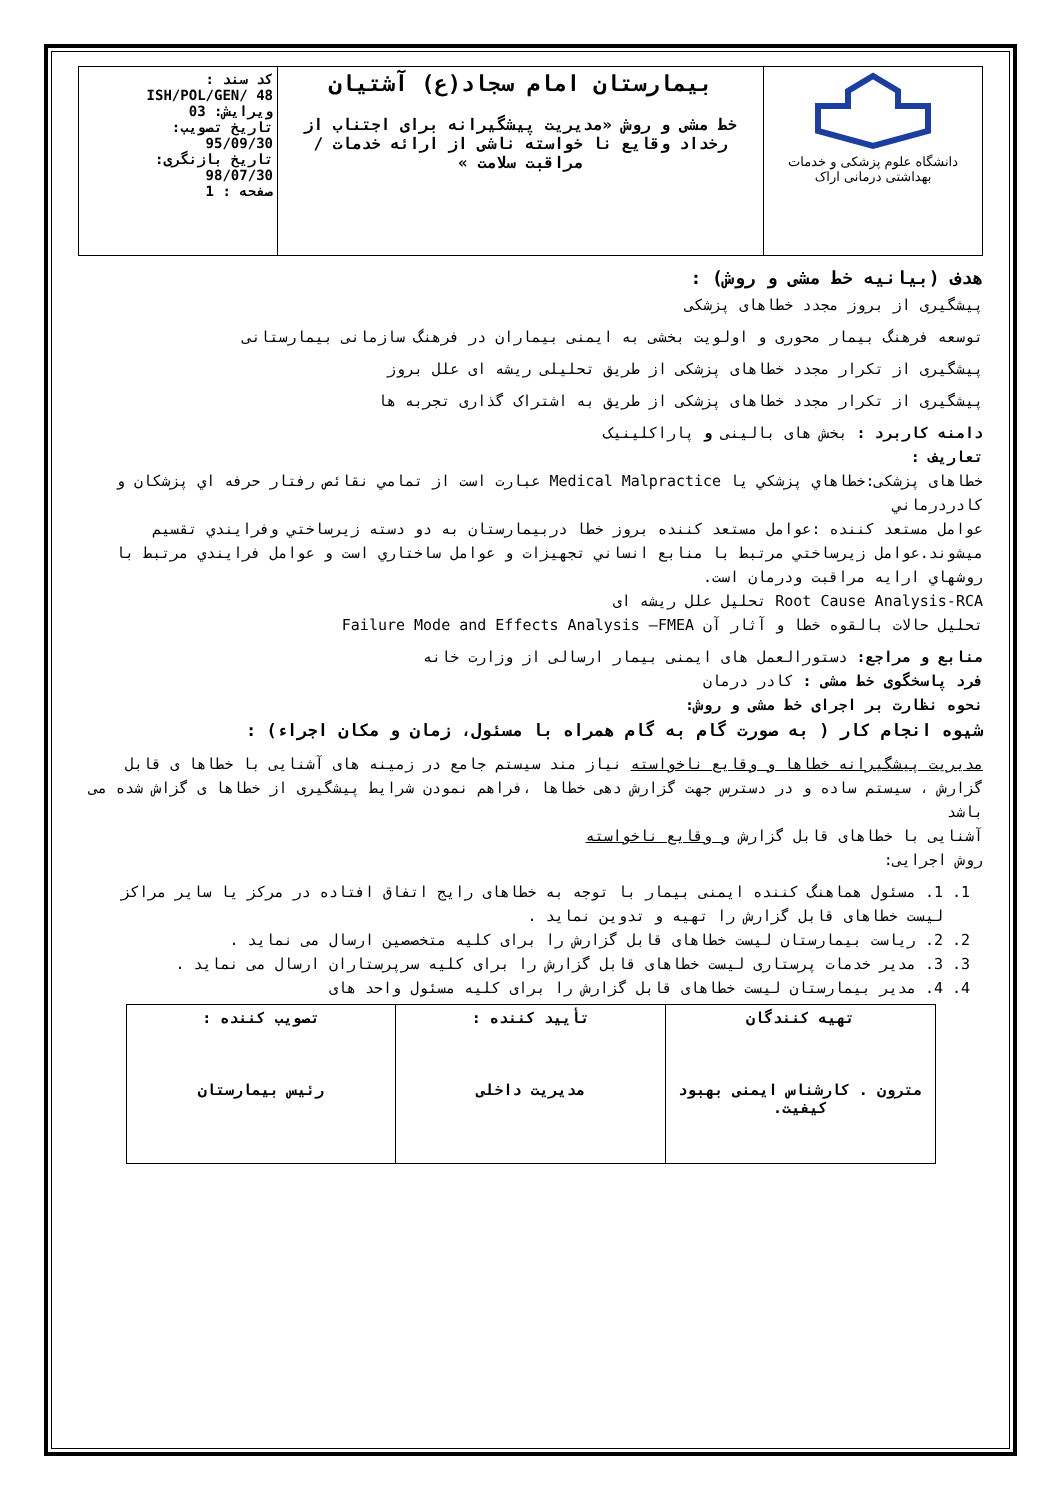| دانشگاه علوم پزشکی و خدمات بهداشتی درمانی اراک | بیمارستان امام سجاد(ع) آشتیان خط مشی و روش «مدیریت پیشگیرانه برای اجتناب از رخداد وقایع نا خواسته ناشی از ارائه خدمات / مراقبت سلامت » | کد سند : ISH/POL/GEN/ 48 ویرایش: 03 تاریخ تصویب: 95/09/30 تاریخ بازنگری: 98/07/30 صفحه : 1 |
هدف (بیانیه خط مشی و روش) :
پیشگیری از بروز مجدد خطاهای پزشکی
توسعه فرهنگ بیمار محوری و اولویت بخشی به ایمنی بیماران در فرهنگ سازمانی بیمارستانی
پیشگیری از تکرار مجدد خطاهای پزشکی از طریق تحلیلی ریشه ای علل بروز
پیشگیری از تکرار مجدد خطاهای پزشکی از طریق به اشتراک گذاری تجربه ها
دامنه کاربرد : بخش های بالینی و پاراکلینیک
تعاریف :
خطاهای پزشکی:خطاهاي پزشكي يا Medical Malpractice عبارت است از تمامي نقائص رفتار حرفه اي پزشكان و كادردرماني
عوامل مستعد کننده :عوامل مستعد كننده بروز خطا دربيمارستان به دو دسته زيرساختي وفرايندي تقسيم ميشوند.عوامل زيرساختي مرتبط با منابع انساني تجهيزات و عوامل ساختاري است و عوامل فرايندي مرتبط با روشهاي ارايه مراقبت ودرمان است.
Root Cause Analysis-RCA تحلیل علل ریشه ای
تحلیل حالات بالقوه خطا و آثار آن Failure Mode and Effects Analysis –FMEA
منابع و مراجع: دستورالعمل های ایمنی بیمار ارسالی از وزارت خانه
فرد پاسخگوی خط مشی : کادر درمان
نحوه نظارت بر اجرای خط مشی و روش:
شیوه انجام کار ( به صورت گام به گام همراه با مسئول، زمان و مکان اجراء) :
مدیریت پیشگیرانه خطاها و وقایع ناخواسته نیاز مند سیستم جامع در زمینه های آشنایی با خطاها ی قابل گزارش ، سیستم ساده و در دسترس جهت گزارش دهی خطاها ،فراهم نمودن شرایط پیشگیری از خطاها ی گزاش شده می باشد
آشنایی با خطاهای قابل گزارش و وقایع ناخواسته
روش اجرایی:
1. 1. مسئول هماهنگ کننده ایمنی بیمار با توجه به خطاهای رایج اتفاق افتاده در مرکز یا سایر مراکز لیست خطاهای قابل گزارش را تهیه و تدوین نماید .
2. 2. ریاست بیمارستان لیست خطاهای قابل گزارش را برای کلیه متخصصین ارسال می نماید .
3. 3. مدیر خدمات پرستاری لیست خطاهای قابل گزارش را برای کلیه سرپرستاران ارسال می نماید .
4. 4. مدیر بیمارستان لیست خطاهای قابل گزارش را برای کلیه مسئول واحد های
| تهیه کنندگان مترون . کارشناس ایمنی بهبود کیفیت. | تأیید کننده : مدیریت داخلی | تصویب کننده : رئیس بیمارستان |